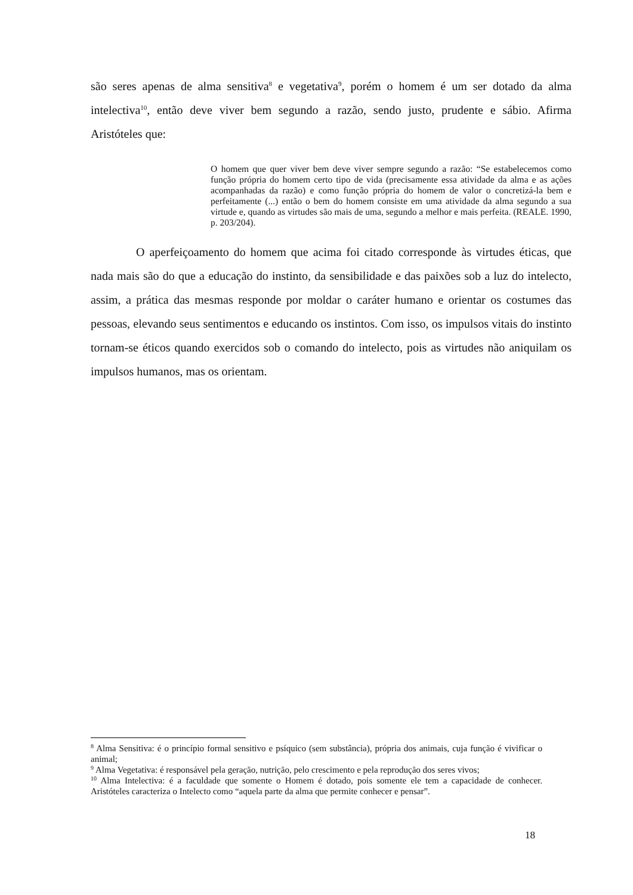são seres apenas de alma sensitiva<sup>8</sup> e vegetativa<sup>9</sup>, porém o homem é um ser dotado da alma intelectiva<sup>10</sup>, então deve viver bem segundo a razão, sendo justo, prudente e sábio. Afirma Aristóteles que:
O homem que quer viver bem deve viver sempre segundo a razão: “Se estabelecemos como função própria do homem certo tipo de vida (precisamente essa atividade da alma e as ações acompanhadas da razão) e como função própria do homem de valor o concretizá-la bem e perfeitamente (...) então o bem do homem consiste em uma atividade da alma segundo a sua virtude e, quando as virtudes são mais de uma, segundo a melhor e mais perfeita. (REALE. 1990, p. 203/204).
O aperfeiçoamento do homem que acima foi citado corresponde às virtudes éticas, que nada mais são do que a educação do instinto, da sensibilidade e das paixões sob a luz do intelecto, assim, a prática das mesmas responde por moldar o caráter humano e orientar os costumes das pessoas, elevando seus sentimentos e educando os instintos. Com isso, os impulsos vitais do instinto tornam-se éticos quando exercidos sob o comando do intelecto, pois as virtudes não aniquilam os impulsos humanos, mas os orientam.
<sup>8</sup> Alma Sensitiva: é o princípio formal sensitivo e psíquico (sem substância), própria dos animais, cuja função é vivificar o animal;
<sup>9</sup> Alma Vegetativa: é responsável pela geração, nutrição, pelo crescimento e pela reprodução dos seres vivos;
<sup>10</sup> Alma Intelectiva: é a faculdade que somente o Homem é dotado, pois somente ele tem a capacidade de conhecer. Aristóteles caracteriza o Intelecto como “aquela parte da alma que permite conhecer e pensar”.
18